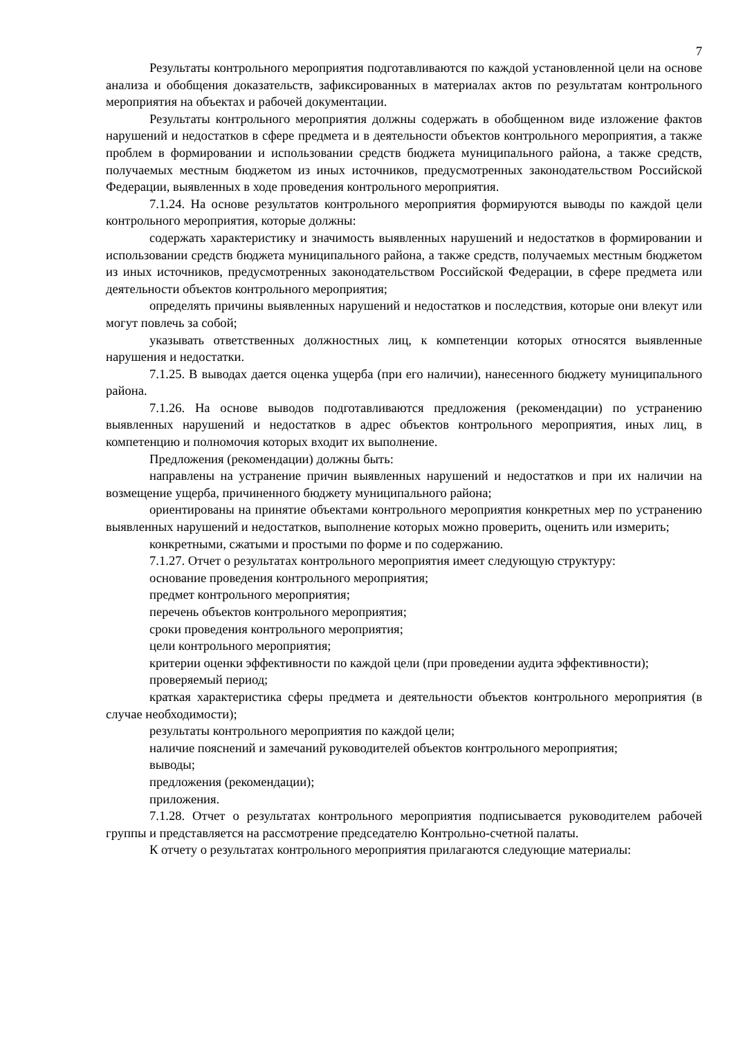7
Результаты контрольного мероприятия подготавливаются по каждой установленной цели на основе анализа и обобщения доказательств, зафиксированных в материалах актов по результатам контрольного мероприятия на объектах и рабочей документации.
Результаты контрольного мероприятия должны содержать в обобщенном виде изложение фактов нарушений и недостатков в сфере предмета и в деятельности объектов контрольного мероприятия, а также проблем в формировании и использовании средств бюджета муниципального района, а также средств, получаемых местным бюджетом из иных источников, предусмотренных законодательством Российской Федерации, выявленных в ходе проведения контрольного мероприятия.
7.1.24. На основе результатов контрольного мероприятия формируются выводы по каждой цели контрольного мероприятия, которые должны:
содержать характеристику и значимость выявленных нарушений и недостатков в формировании и использовании средств бюджета муниципального района, а также средств, получаемых местным бюджетом из иных источников, предусмотренных законодательством Российской Федерации, в сфере предмета или деятельности объектов контрольного мероприятия;
определять причины выявленных нарушений и недостатков и последствия, которые они влекут или могут повлечь за собой;
указывать ответственных должностных лиц, к компетенции которых относятся выявленные нарушения и недостатки.
7.1.25. В выводах дается оценка ущерба (при его наличии), нанесенного бюджету муниципального района.
7.1.26. На основе выводов подготавливаются предложения (рекомендации) по устранению выявленных нарушений и недостатков в адрес объектов контрольного мероприятия, иных лиц, в компетенцию и полномочия которых входит их выполнение.
Предложения (рекомендации) должны быть:
направлены на устранение причин выявленных нарушений и недостатков и при их наличии на возмещение ущерба, причиненного бюджету муниципального района;
ориентированы на принятие объектами контрольного мероприятия конкретных мер по устранению выявленных нарушений и недостатков, выполнение которых можно проверить, оценить или измерить;
конкретными, сжатыми и простыми по форме и по содержанию.
7.1.27. Отчет о результатах контрольного мероприятия имеет следующую структуру:
основание проведения контрольного мероприятия;
предмет контрольного мероприятия;
перечень объектов контрольного мероприятия;
сроки проведения контрольного мероприятия;
цели контрольного мероприятия;
критерии оценки эффективности по каждой цели (при проведении аудита эффективности);
проверяемый период;
краткая характеристика сферы предмета и деятельности объектов контрольного мероприятия (в случае необходимости);
результаты контрольного мероприятия по каждой цели;
наличие пояснений и замечаний руководителей объектов контрольного мероприятия;
выводы;
предложения (рекомендации);
приложения.
7.1.28. Отчет о результатах контрольного мероприятия подписывается руководителем рабочей группы и представляется на рассмотрение председателю Контрольно-счетной палаты.
К отчету о результатах контрольного мероприятия прилагаются следующие материалы: